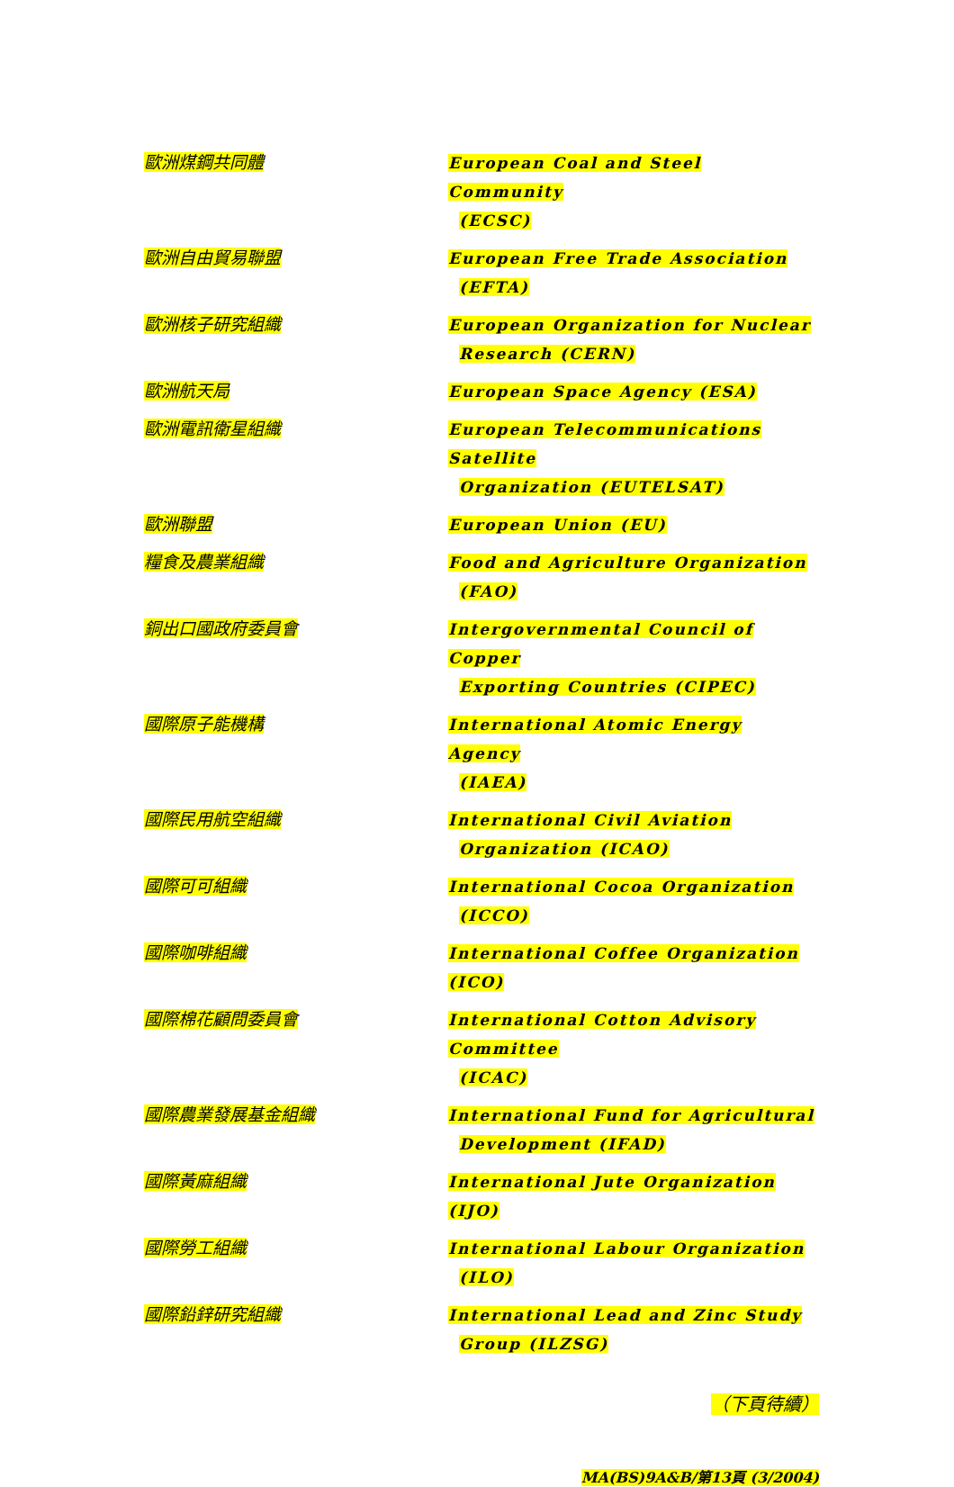| 歐洲煤鋼共同體 | European Coal and Steel Community (ECSC) |
| 歐洲自由貿易聯盟 | European Free Trade Association (EFTA) |
| 歐洲核子研究組織 | European Organization for Nuclear Research (CERN) |
| 歐洲航天局 | European Space Agency (ESA) |
| 歐洲電訊衛星組織 | European Telecommunications Satellite Organization (EUTELSAT) |
| 歐洲聯盟 | European Union (EU) |
| 糧食及農業組織 | Food and Agriculture Organization (FAO) |
| 銅出口國政府委員會 | Intergovernmental Council of Copper Exporting Countries (CIPEC) |
| 國際原子能機構 | International Atomic Energy Agency (IAEA) |
| 國際民用航空組織 | International Civil Aviation Organization (ICAO) |
| 國際可可組織 | International Cocoa Organization (ICCO) |
| 國際咖啡組織 | International Coffee Organization (ICO) |
| 國際棉花顧問委員會 | International Cotton Advisory Committee (ICAC) |
| 國際農業發展基金組織 | International Fund for Agricultural Development (IFAD) |
| 國際黃麻組織 | International Jute Organization (IJO) |
| 國際勞工組織 | International Labour Organization (ILO) |
| 國際鉛鋅研究組織 | International Lead and Zinc Study Group (ILZSG) |
（下頁待續）
MA(BS)9A&B/第13頁 (3/2004)